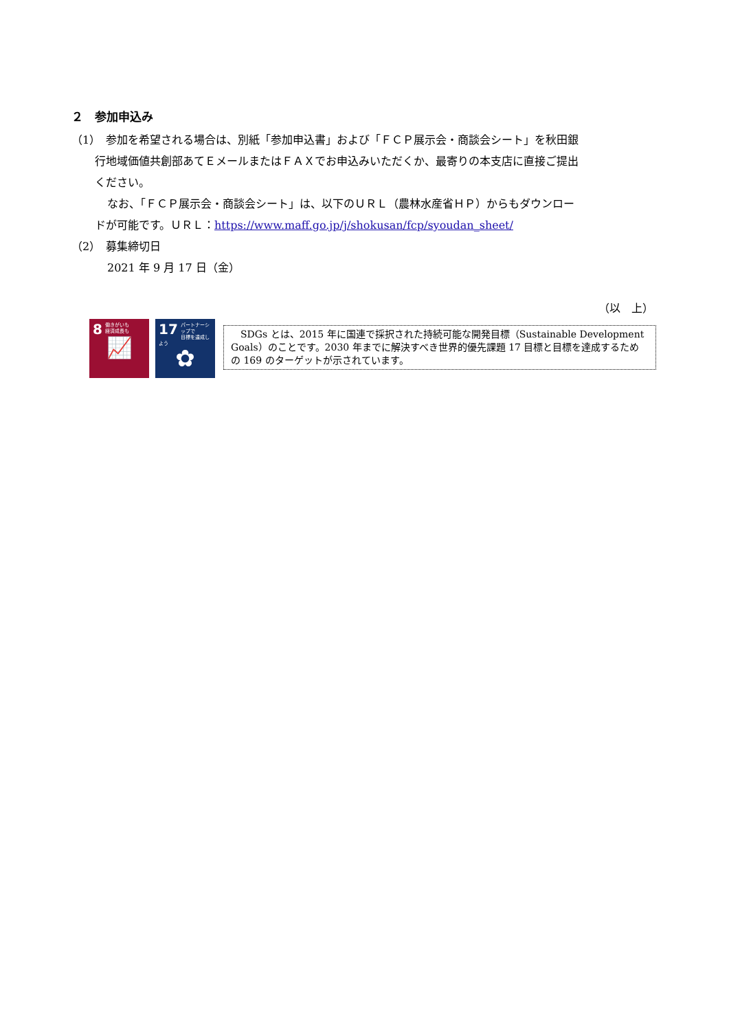２　参加申込み
（1）　参加を希望される場合は、別紙「参加申込書」および「ＦＣＰ展示会・商談会シート」を秋田銀
行地域価値共創部あてＥメールまたはＦＡＸでお申込みいただくか、最寄りの本支店に直接ご提出
ください。
なお、「ＦＣＰ展示会・商談会シート」は、以下のＵＲＬ（農林水産省ＨＰ）からもダウンロー
ドが可能です。ＵＲＬ：https://www.maff.go.jp/j/shokusan/fcp/syoudan_sheet/
（2）　募集締切日
2021 年 9 月 17 日（金）
（以　上）
8 働きがいも
経済成長も
📈
17 パートナーシップで
目標を達成しよう
✿
　SDGs とは、2015 年に国連で採択された持続可能な開発目標（Sustainable Development Goals）のことです。2030 年までに解決すべき世界的優先課題 17 目標と目標を達成するための 169 のターゲットが示されています。